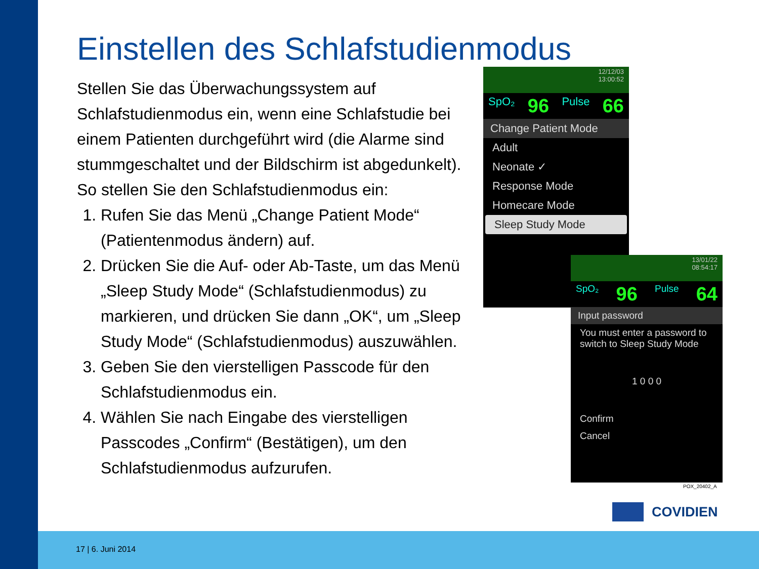Einstellen des Schlafstudienmodus
Stellen Sie das Überwachungssystem auf Schlafstudienmodus ein, wenn eine Schlafstudie bei einem Patienten durchgeführt wird (die Alarme sind stummgeschaltet und der Bildschirm ist abgedunkelt).
So stellen Sie den Schlafstudienmodus ein:
1. Rufen Sie das Menü „Change Patient Mode“ (Patientenmodus ändern) auf.
2. Drücken Sie die Auf- oder Ab-Taste, um das Menü „Sleep Study Mode“ (Schlafstudienmodus) zu markieren, und drücken Sie dann „OK“, um „Sleep Study Mode“ (Schlafstudienmodus) auszuwählen.
3. Geben Sie den vierstelligen Passcode für den Schlafstudienmodus ein.
4. Wählen Sie nach Eingabe des vierstelligen Passcodes „Confirm“ (Bestätigen), um den Schlafstudienmodus aufzurufen.
12/12/03
13:00:52
SpO₂ 96 Pulse 66
Change Patient Mode
Adult
Neonate ✓
Response Mode
Homecare Mode
Sleep Study Mode
13/01/22
08:54:17
SpO₂ 96 Pulse 64
Input password
You must enter a password to switch to Sleep Study Mode
1 0 0 0
Confirm
Cancel
POX_20402_A
COVIDIEN
17 | 6. Juni 2014